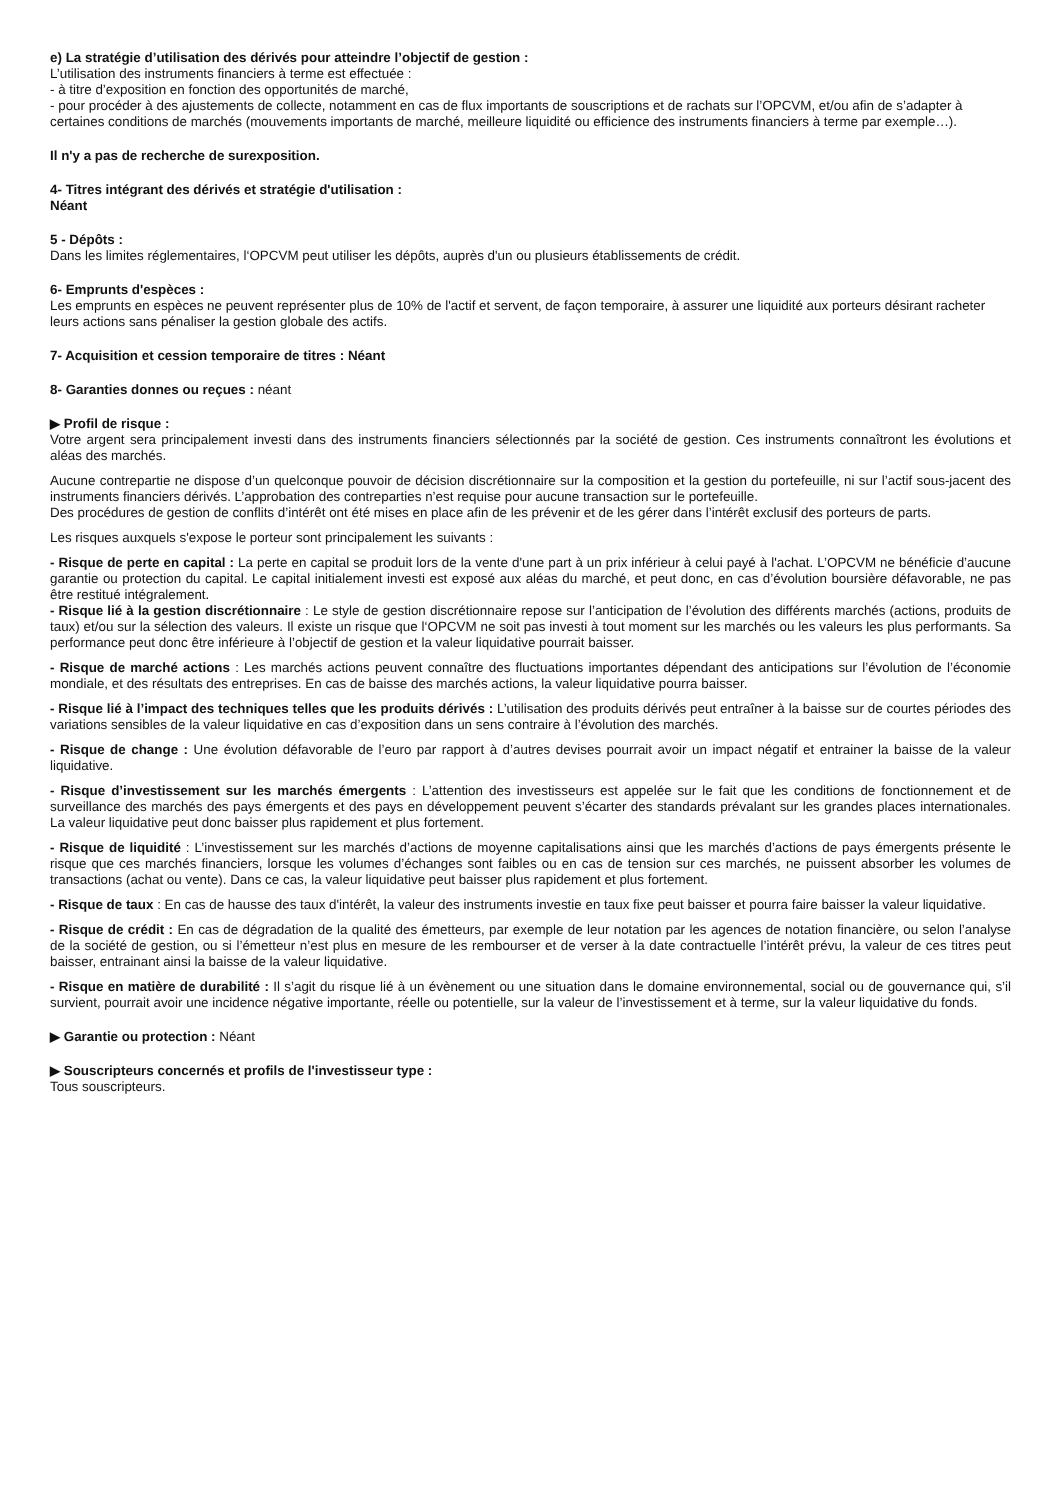e) La stratégie d’utilisation des dérivés pour atteindre l’objectif de gestion :
L’utilisation des instruments financiers à terme est effectuée :
- à titre d’exposition en fonction des opportunités de marché,
- pour procéder à des ajustements de collecte, notamment en cas de flux importants de souscriptions et de rachats sur l’OPCVM, et/ou afin de s’adapter à certaines conditions de marchés (mouvements importants de marché, meilleure liquidité ou efficience des instruments financiers à terme par exemple…).
Il n'y a pas de recherche de surexposition.
4- Titres intégrant des dérivés et stratégie d'utilisation :
Néant
5 - Dépôts :
Dans les limites réglementaires, l‘OPCVM peut utiliser les dépôts, auprès d'un ou plusieurs établissements de crédit.
6- Emprunts d'espèces :
Les emprunts en espèces ne peuvent représenter plus de 10% de l'actif et servent, de façon temporaire, à assurer une liquidité aux porteurs désirant racheter leurs actions sans pénaliser la gestion globale des actifs.
7- Acquisition et cession temporaire de titres : Néant
8- Garanties donnes ou reçues : néant
▶ Profil de risque :
Votre argent sera principalement investi dans des instruments financiers sélectionnés par la société de gestion. Ces instruments connaîtront les évolutions et aléas des marchés.
Aucune contrepartie ne dispose d’un quelconque pouvoir de décision discrétionnaire sur la composition et la gestion du portefeuille, ni sur l’actif sous-jacent des instruments financiers dérivés. L’approbation des contreparties n’est requise pour aucune transaction sur le portefeuille.
Des procédures de gestion de conflits d’intérêt ont été mises en place afin de les prévenir et de les gérer dans l’intérêt exclusif des porteurs de parts.
Les risques auxquels s'expose le porteur sont principalement les suivants :
- Risque de perte en capital : La perte en capital se produit lors de la vente d'une part à un prix inférieur à celui payé à l'achat. L’OPCVM ne bénéficie d’aucune garantie ou protection du capital. Le capital initialement investi est exposé aux aléas du marché, et peut donc, en cas d’évolution boursière défavorable, ne pas être restitué intégralement.
- Risque lié à la gestion discrétionnaire : Le style de gestion discrétionnaire repose sur l’anticipation de l’évolution des différents marchés (actions, produits de taux) et/ou sur la sélection des valeurs. Il existe un risque que l‘OPCVM ne soit pas investi à tout moment sur les marchés ou les valeurs les plus performants. Sa performance peut donc être inférieure à l’objectif de gestion et la valeur liquidative pourrait baisser.
- Risque de marché actions : Les marchés actions peuvent connaître des fluctuations importantes dépendant des anticipations sur l’évolution de l’économie mondiale, et des résultats des entreprises. En cas de baisse des marchés actions, la valeur liquidative pourra baisser.
- Risque lié à l’impact des techniques telles que les produits dérivés : L’utilisation des produits dérivés peut entraîner à la baisse sur de courtes périodes des variations sensibles de la valeur liquidative en cas d’exposition dans un sens contraire à l’évolution des marchés.
- Risque de change : Une évolution défavorable de l’euro par rapport à d’autres devises pourrait avoir un impact négatif et entrainer la baisse de la valeur liquidative.
- Risque d’investissement sur les marchés émergents : L’attention des investisseurs est appelée sur le fait que les conditions de fonctionnement et de surveillance des marchés des pays émergents et des pays en développement peuvent s’écarter des standards prévalant sur les grandes places internationales. La valeur liquidative peut donc baisser plus rapidement et plus fortement.
- Risque de liquidité : L’investissement sur les marchés d’actions de moyenne capitalisations ainsi que les marchés d’actions de pays émergents présente le risque que ces marchés financiers, lorsque les volumes d’échanges sont faibles ou en cas de tension sur ces marchés, ne puissent absorber les volumes de transactions (achat ou vente). Dans ce cas, la valeur liquidative peut baisser plus rapidement et plus fortement.
- Risque de taux : En cas de hausse des taux d'intérêt, la valeur des instruments investie en taux fixe peut baisser et pourra faire baisser la valeur liquidative.
- Risque de crédit : En cas de dégradation de la qualité des émetteurs, par exemple de leur notation par les agences de notation financière, ou selon l’analyse de la société de gestion, ou si l’émetteur n’est plus en mesure de les rembourser et de verser à la date contractuelle l’intérêt prévu, la valeur de ces titres peut baisser, entrainant ainsi la baisse de la valeur liquidative.
- Risque en matière de durabilité : Il s’agit du risque lié à un évènement ou une situation dans le domaine environnemental, social ou de gouvernance qui, s’il survient, pourrait avoir une incidence négative importante, réelle ou potentielle, sur la valeur de l’investissement et à terme, sur la valeur liquidative du fonds.
▶ Garantie ou protection : Néant
▶ Souscripteurs concernés et profils de l'investisseur type :
Tous souscripteurs.